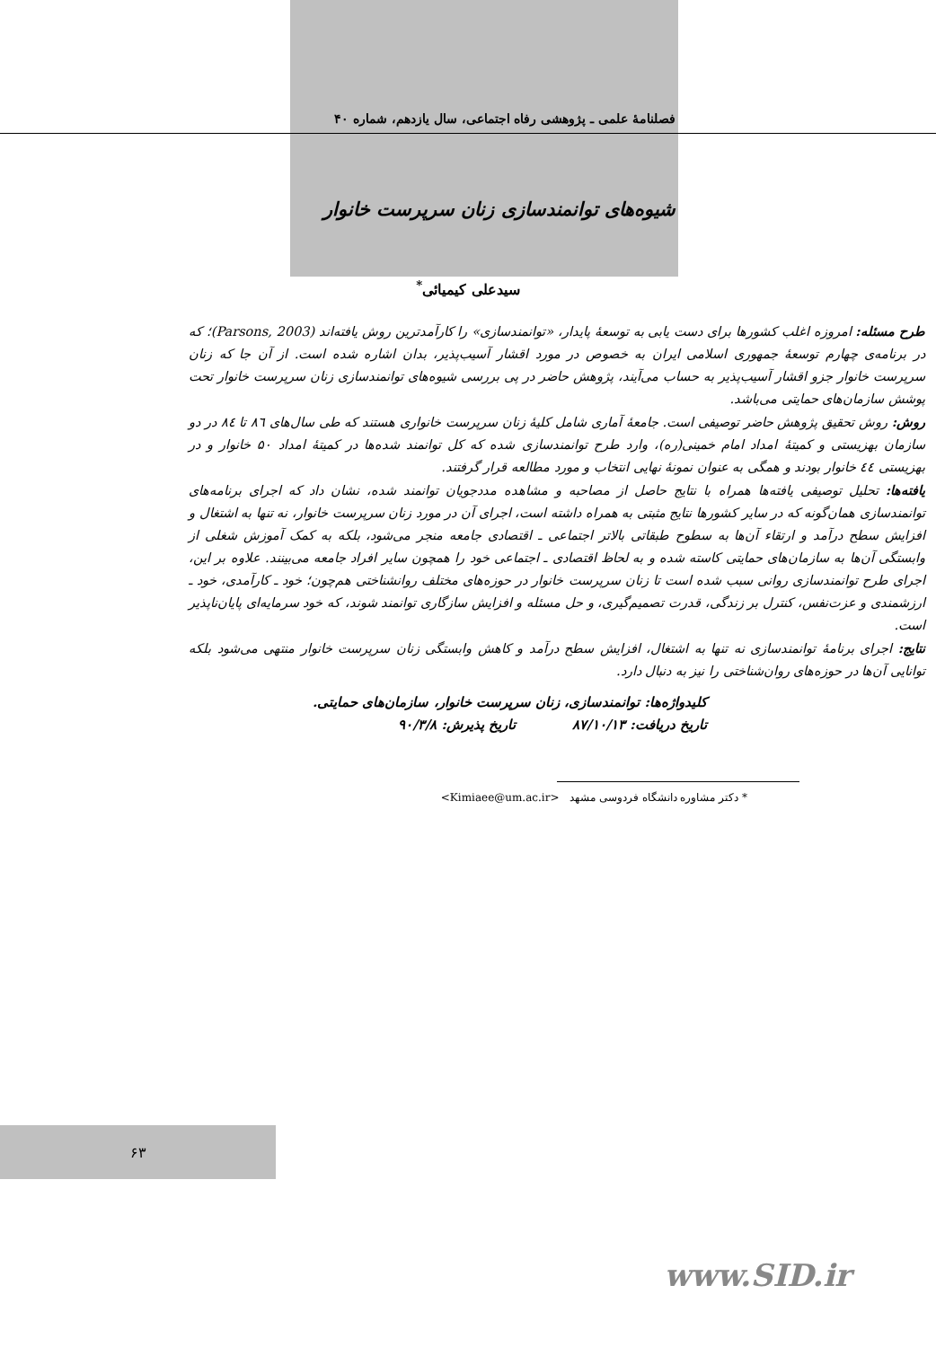فصلنامهٔ علمی ـ پژوهشی رفاه اجتماعی، سال یازدهم، شماره ۴۰
شیوه‌های توانمندسازی زنان سرپرست خانوار
سیدعلی کیمیائی<sup>*</sup>
طرح مسئله: امروزه اغلب کشورها برای دست یابی به توسعهٔ پایدار، «توانمندسازی» را کارآمدترین روش یافته‌اند (Parsons, 2003)؛ که در برنامه‌ی چهارم توسعهٔ جمهوری اسلامی ایران به خصوص در مورد اقشار آسیب‌پذیر، بدان اشاره شده است. از آن جا که زنان سرپرست خانوار جزو اقشار آسیب‌پذیر به حساب می‌آیند، پژوهش حاضر در پی بررسی شیوه‌های توانمندسازی زنان سرپرست خانوار تحت پوشش سازمان‌های حمایتی می‌باشد.
روش: روش تحقیق پژوهش حاضر توصیفی است. جامعهٔ آماری شامل کلیهٔ زنان سرپرست خانواری هستند که طی سال‌های ٨٦ تا ٨٤ در دو سازمان بهزیستی و کمیتهٔ امداد امام خمینی(ره)، وارد طرح توانمندسازی شده که کل توانمند شده‌ها در کمیتهٔ امداد ۵۰ خانوار و در بهزیستی ٤٤ خانوار بودند و همگی به عنوان نمونهٔ نهایی انتخاب و مورد مطالعه قرار گرفتند.
یافته‌ها: تحلیل توصیفی یافته‌ها همراه با نتایج حاصل از مصاحبه و مشاهده مددجویان توانمند شده، نشان داد که اجرای برنامه‌های توانمندسازی همان‌گونه که در سایر کشورها نتایج مثبتی به همراه داشته است، اجرای آن در مورد زنان سرپرست خانوار، نه تنها به اشتغال و افزایش سطح درآمد و ارتقاء آن‌ها به سطوح طبقاتی بالاتر اجتماعی ـ اقتصادی جامعه منجر می‌شود، بلکه به کمک آموزش شغلی از وابستگی آن‌ها به سازمان‌های حمایتی کاسته شده و به لحاظ اقتصادی ـ اجتماعی خود را همچون سایر افراد جامعه می‌بینند. علاوه بر این، اجرای طرح توانمندسازی روانی سبب شده است تا زنان سرپرست خانوار در حوزه‌های مختلف روانشناختی هم‌چون؛ خود ـ کارآمدی، خود ـ ارزشمندی و عزت‌نفس، کنترل بر زندگی، قدرت تصمیم‌گیری، و حل مسئله و افزایش سازگاری توانمند شوند، که خود سرمایه‌ای پایان‌ناپذیر است.
نتایج: اجرای برنامهٔ توانمندسازی نه تنها به اشتغال، افزایش سطح درآمد و کاهش وابستگی زنان سرپرست خانوار منتهی می‌شود بلکه توانایی آن‌ها در حوزه‌های روان‌شناختی را نیز به دنبال دارد.
کلیدواژه‌ها: توانمندسازی، زنان سرپرست خانوار، سازمان‌های حمایتی.
تاریخ دریافت: ۸۷/۱۰/۱۳ تاریخ پذیرش: ۹۰/۳/۸
* دکتر مشاوره دانشگاه فردوسی مشهد <Kimiaee@um.ac.ir>
۶۳
www.SID.ir